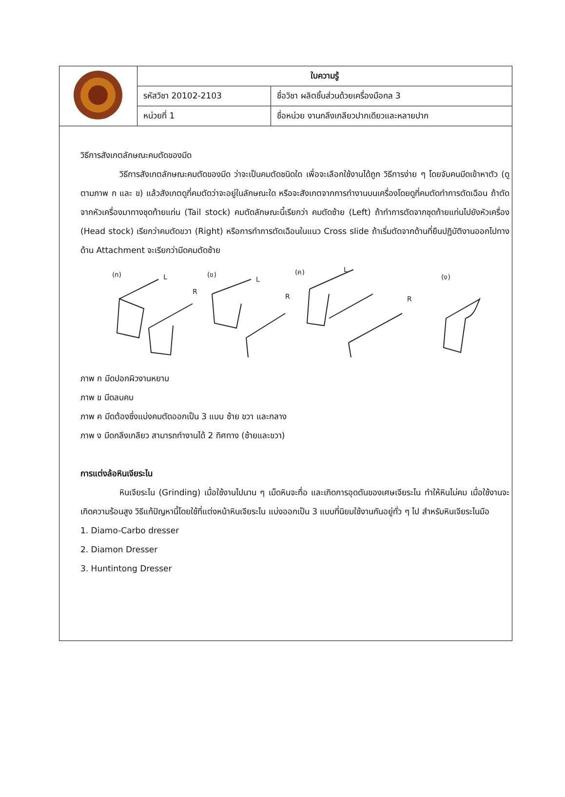| | ใบความรู้ | |
| | รหัสวิชา 20102-2103 | ชื่อวิชา ผลิตชิ้นส่วนด้วยเครื่องมือกล 3 |
| | หน่วยที่ 1 | ชื่อหน่วย งานกลึงเกลียวปากเดียวและหลายปาก |
วิธีการสังเกตลักษณะคมตัดของมีด
วิธีการสังเกตลักษณะคมตัดของมีด ว่าจะเป็นคมตัดชนิดใด เพื่อจะเลือกใช้งานได้ถูก วิธีการง่าย ๆ โดยจับคนมีดเข้าหาตัว (ดูตามภาพ ก และ ข) แล้วสังเกตดูที่คมตัดว่าจะอยู่ในลักษณะใด หรือจะสังเกตจากการทำงานบนเครื่องโดยดูที่คมตัดทำการตัดเฉือน ถ้าตัดจากหัวเครื่องมาทางชุดท้ายแท่น (Tail stock) คมตัดลักษณะนี้เรียกว่า คมตัดซ้าย (Left) ถ้าทำการตัดจากชุดท้ายแท่นไปยังหัวเครื่อง (Head stock) เรียกว่าคมตัดขวา (Right) หรือการทำการตัดเฉือนในแนว Cross slide ถ้าเริ่มตัดจากด้านที่ยืนปฏิบัติงานออกไปทางด้าน Attachment จะเรียกว่ามีดคมตัดซ้าย
(ก)
(ข)
(ค)
(ง)
L
R
L
R
L
R
ภาพ ก มีดปอกผิวงานหยาบ
ภาพ ข มีดลบคบ
ภาพ ค มีดต้องซึ่งแบ่งคมตัดออกเป็น 3 แบบ ซ้าย ขวา และกลาง
ภาพ ง มีดกลึงเกลียว สามารถทำงานได้ 2 ทิศทาง (ซ้ายและขวา)
การแต่งล้อหินเจียระไน
หินเจียระไน (Grinding) เมื่อใช้งานไปนาน ๆ เม็ดหินจะทื่อ และเกิดการอุดตันของเศษเจียระไน ทำให้หินไม่คม เมื่อใช้งานจะเกิดความร้อนสูง วิธีแก้ปัญหานี้โดยใช้ที่แต่งหน้าหินเจียระไน แบ่งออกเป็น 3 แบบที่นิยมใช้งานกันอยู่ทั่ว ๆ ไป สำหรับหินเจียระไนมือ
1. Diamo-Carbo dresser
2. Diamon Dresser
3. Huntintong Dresser